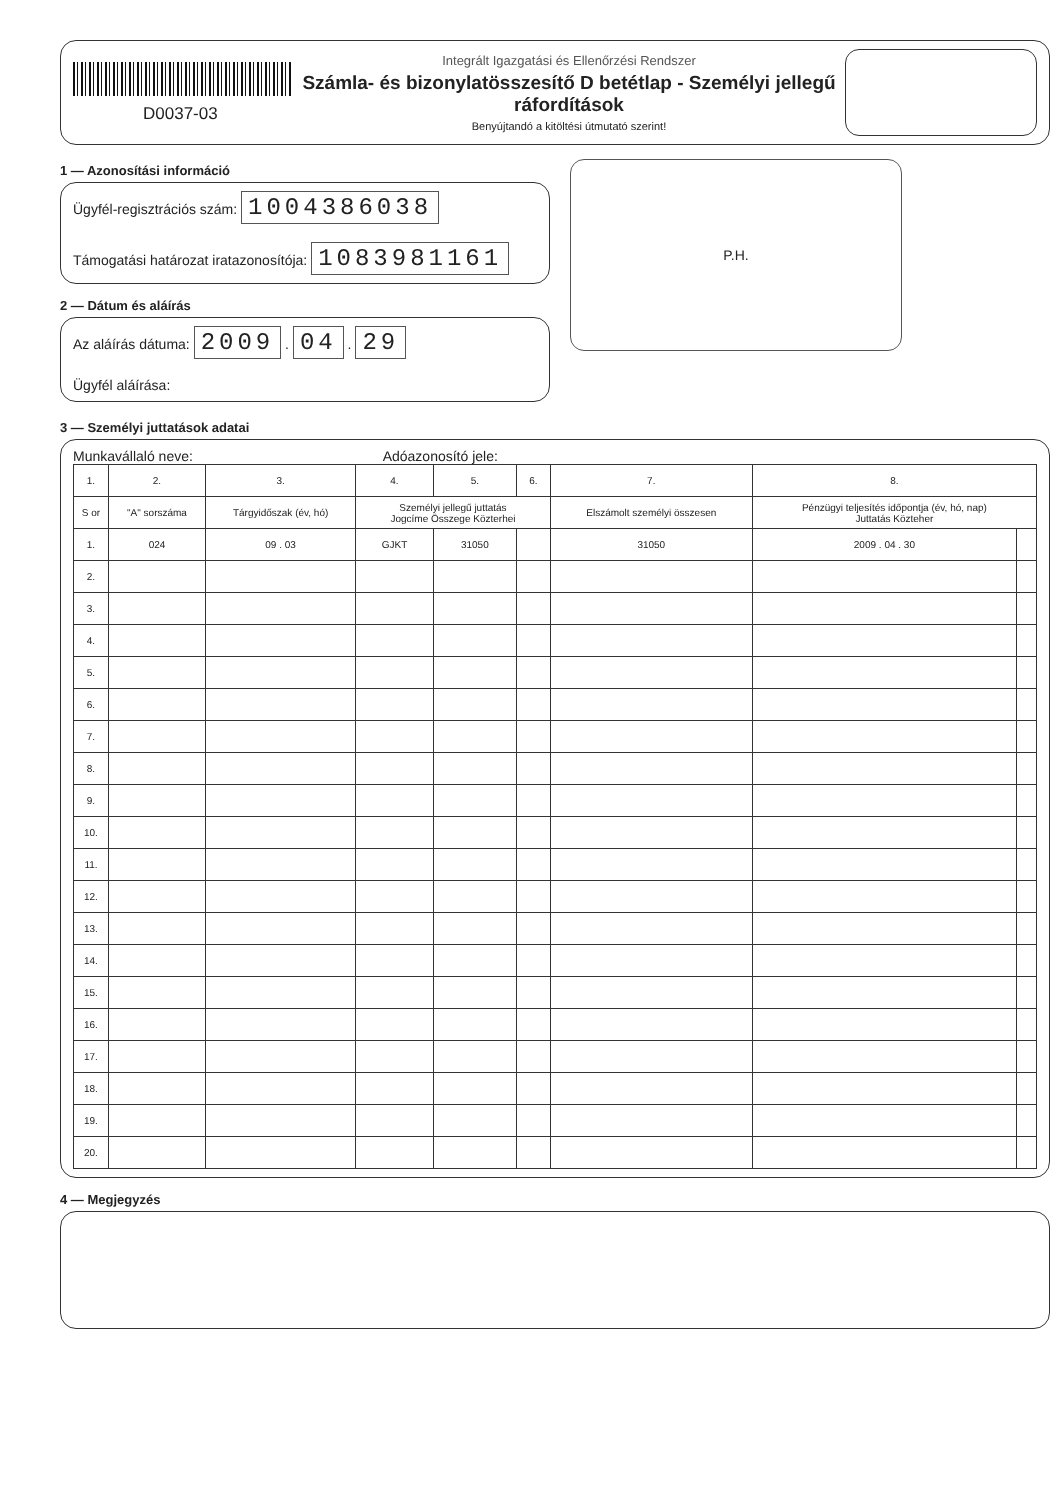D0037-03
Integrált Igazgatási és Ellenőrzési Rendszer
Számla- és bizonylatösszesítő D betétlap - Személyi jellegű ráfordítások
Benyújtandó a kitöltési útmutató szerint!
1 — Azonosítási információ
Ügyfél-regisztrációs szám: 1004386038
Támogatási határozat iratazonosítója: 1083981161
2 — Dátum és aláírás
Az aláírás dátuma: 2009 . 04 . 29
Ügyfél aláírása:
P.H.
3 — Személyi juttatások adatai
Munkavállaló neve: Adóazonosító jele:
| 1. | 2. | 3. | 4. | 5. | 6. | 7. | 8. | |
| --- | --- | --- | --- | --- | --- | --- | --- | --- |
| S or | "A" sorszáma | Tárgyidőszak (év, hó) | Személyi jellegű juttatás Jogcíme Összege Közterhei | | | Elszámolt személyi összesen | Pénzügyi teljesítés időpontja (év, hó, nap) Juttatás Közteher | |
| 1. | 024 | 09 . 03 | GJKT | 31050 | | 31050 | 2009 . 04 . 30 | |
| 2. | | | | | | | | |
| 3. | | | | | | | | |
| 4. | | | | | | | | |
| 5. | | | | | | | | |
| 6. | | | | | | | | |
| 7. | | | | | | | | |
| 8. | | | | | | | | |
| 9. | | | | | | | | |
| 10. | | | | | | | | |
| 11. | | | | | | | | |
| 12. | | | | | | | | |
| 13. | | | | | | | | |
| 14. | | | | | | | | |
| 15. | | | | | | | | |
| 16. | | | | | | | | |
| 17. | | | | | | | | |
| 18. | | | | | | | | |
| 19. | | | | | | | | |
| 20. | | | | | | | | |
4 — Megjegyzés